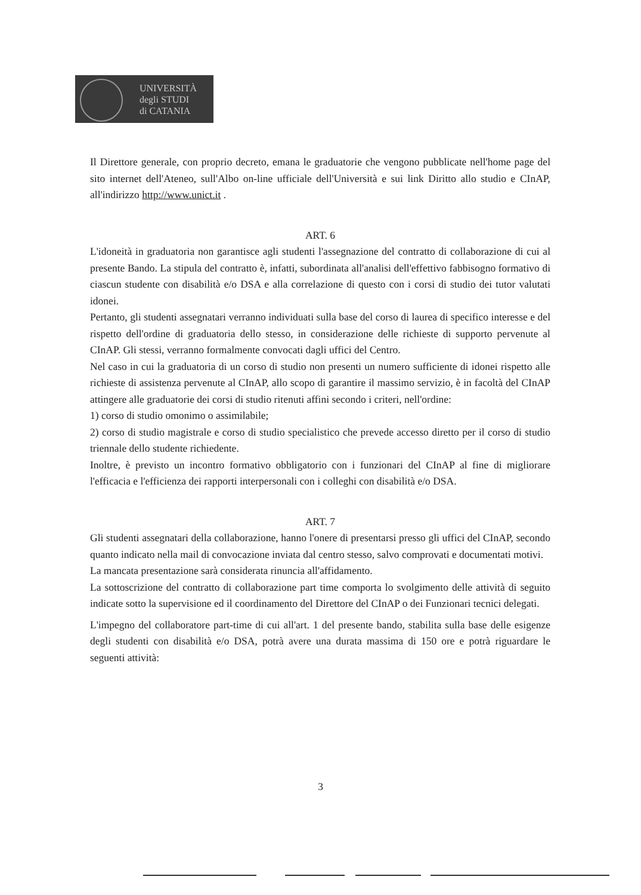UNIVERSITÀ
degli STUDI
di CATANIA
Il Direttore generale, con proprio decreto, emana le graduatorie che vengono pubblicate nell'home page del sito internet dell'Ateneo, sull'Albo on-line ufficiale dell'Università e sui link Diritto allo studio e CInAP, all'indirizzo http://www.unict.it .
ART. 6
L'idoneità in graduatoria non garantisce agli studenti l'assegnazione del contratto di collaborazione di cui al presente Bando. La stipula del contratto è, infatti, subordinata all'analisi dell'effettivo fabbisogno formativo di ciascun studente con disabilità e/o DSA e alla correlazione di questo con i corsi di studio dei tutor valutati idonei.
Pertanto, gli studenti assegnatari verranno individuati sulla base del corso di laurea di specifico interesse e del rispetto dell'ordine di graduatoria dello stesso, in considerazione delle richieste di supporto pervenute al CInAP. Gli stessi, verranno formalmente convocati dagli uffici del Centro.
Nel caso in cui la graduatoria di un corso di studio non presenti un numero sufficiente di idonei rispetto alle richieste di assistenza pervenute al CInAP, allo scopo di garantire il massimo servizio, è in facoltà del CInAP attingere alle graduatorie dei corsi di studio ritenuti affini secondo i criteri, nell'ordine:
1) corso di studio omonimo o assimilabile;
2) corso di studio magistrale e corso di studio specialistico che prevede accesso diretto per il corso di studio triennale dello studente richiedente.
Inoltre, è previsto un incontro formativo obbligatorio con i funzionari del CInAP al fine di migliorare l'efficacia e l'efficienza dei rapporti interpersonali con i colleghi con disabilità e/o DSA.
ART. 7
Gli studenti assegnatari della collaborazione, hanno l'onere di presentarsi presso gli uffici del CInAP, secondo quanto indicato nella mail di convocazione inviata dal centro stesso, salvo comprovati e documentati motivi.
La mancata presentazione sarà considerata rinuncia all'affidamento.
La sottoscrizione del contratto di collaborazione part time comporta lo svolgimento delle attività di seguito indicate sotto la supervisione ed il coordinamento del Direttore del CInAP o dei Funzionari tecnici delegati.
L'impegno del collaboratore part-time di cui all'art. 1 del presente bando, stabilita sulla base delle esigenze degli studenti con disabilità e/o DSA, potrà avere una durata massima di 150 ore e potrà riguardare le seguenti attività:
3